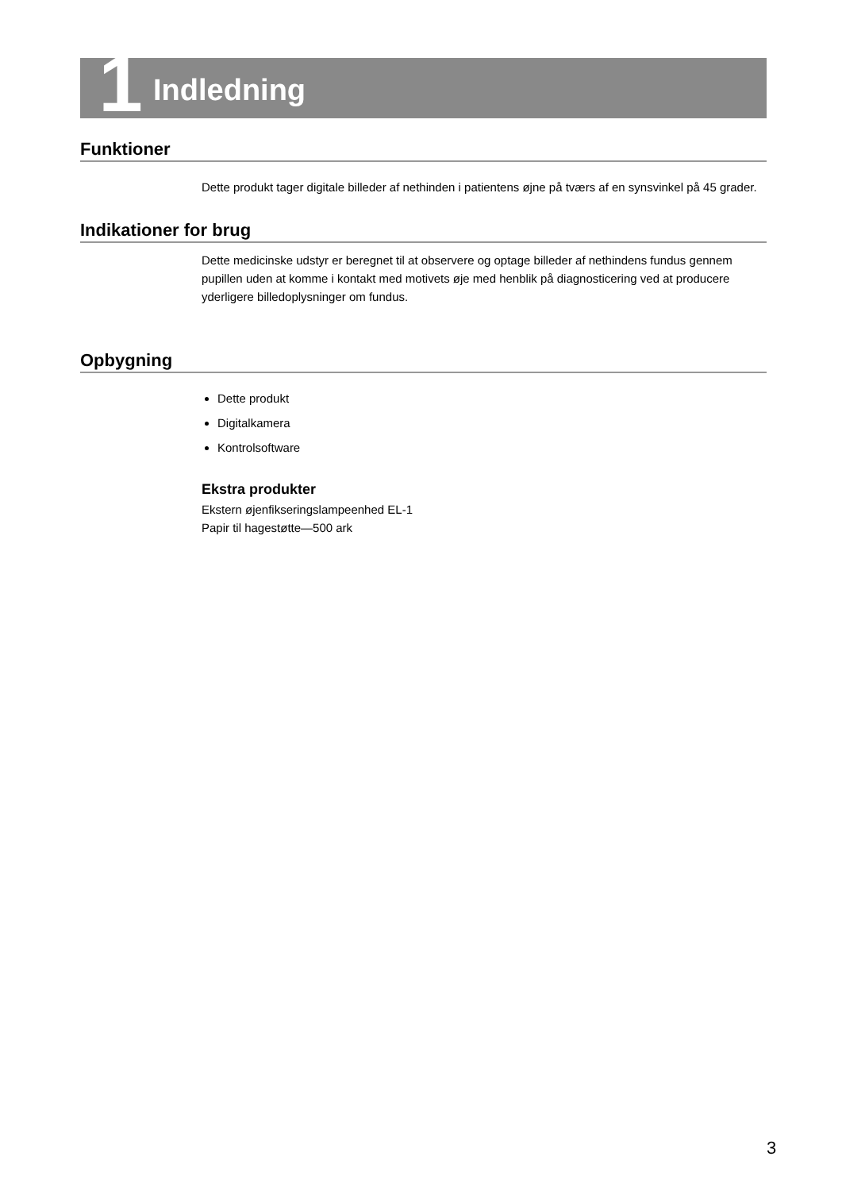1
Indledning
Funktioner
Dette produkt tager digitale billeder af nethinden i patientens øjne på tværs af en synsvinkel på 45 grader.
Indikationer for brug
Dette medicinske udstyr er beregnet til at observere og optage billeder af nethindens fundus gennem pupillen uden at komme i kontakt med motivets øje med henblik på diagnosticering ved at producere yderligere billedoplysninger om fundus.
Opbygning
Dette produkt
Digitalkamera
Kontrolsoftware
Ekstra produkter
Ekstern øjenfikseringslampeenhed EL-1
Papir til hagestøtte—500 ark
3